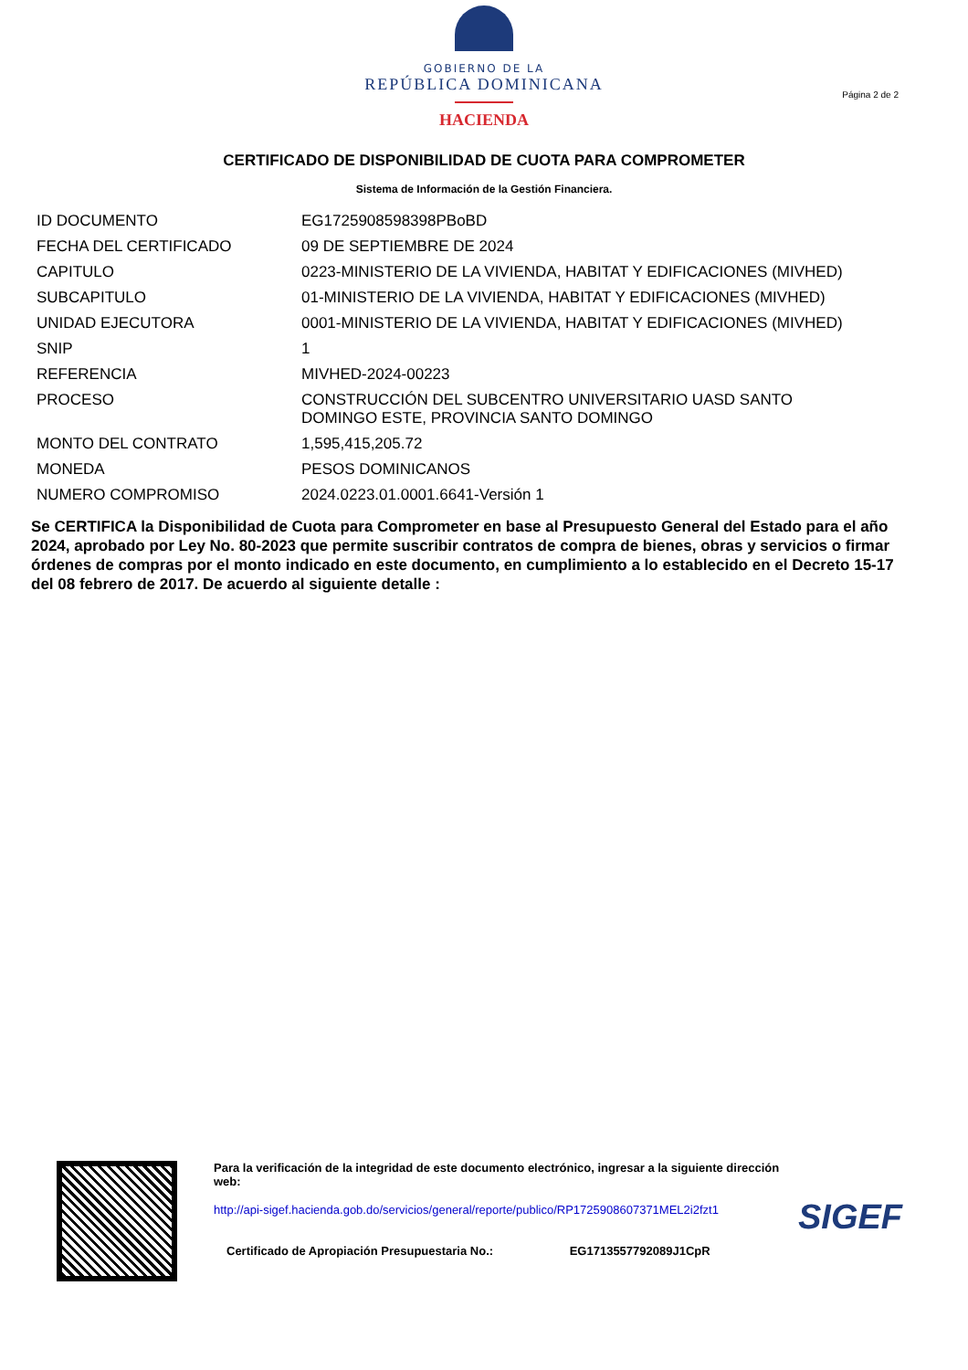GOBIERNO DE LA
REPÚBLICA DOMINICANA
HACIENDA
Página 2 de 2
CERTIFICADO DE DISPONIBILIDAD DE CUOTA PARA COMPROMETER
Sistema de Información de la Gestión Financiera.
| ID DOCUMENTO | EG1725908598398PBoBD |
| FECHA DEL CERTIFICADO | 09 DE SEPTIEMBRE DE 2024 |
| CAPITULO | 0223-MINISTERIO DE LA VIVIENDA, HABITAT Y EDIFICACIONES (MIVHED) |
| SUBCAPITULO | 01-MINISTERIO DE LA VIVIENDA, HABITAT Y EDIFICACIONES (MIVHED) |
| UNIDAD EJECUTORA | 0001-MINISTERIO DE LA VIVIENDA, HABITAT Y EDIFICACIONES (MIVHED) |
| SNIP | 1 |
| REFERENCIA | MIVHED-2024-00223 |
| PROCESO | CONSTRUCCIÓN DEL SUBCENTRO UNIVERSITARIO UASD SANTO DOMINGO ESTE, PROVINCIA SANTO DOMINGO |
| MONTO DEL CONTRATO | 1,595,415,205.72 |
| MONEDA | PESOS DOMINICANOS |
| NUMERO COMPROMISO | 2024.0223.01.0001.6641-Versión 1 |
Se CERTIFICA la Disponibilidad de Cuota para Comprometer en base al Presupuesto General del Estado para el año 2024, aprobado por Ley No. 80-2023 que permite suscribir contratos de compra de bienes, obras y servicios o firmar órdenes de compras por el monto indicado en este documento, en cumplimiento a lo establecido en el Decreto 15-17 del 08 febrero de 2017. De acuerdo al siguiente detalle :
Para la verificación de la integridad de este documento electrónico, ingresar a la siguiente dirección web:
http://api-sigef.hacienda.gob.do/servicios/general/reporte/publico/RP1725908607371MEL2i2fzt1
Certificado de Apropiación Presupuestaria No.: EG1713557792089J1CpR
SIGEF